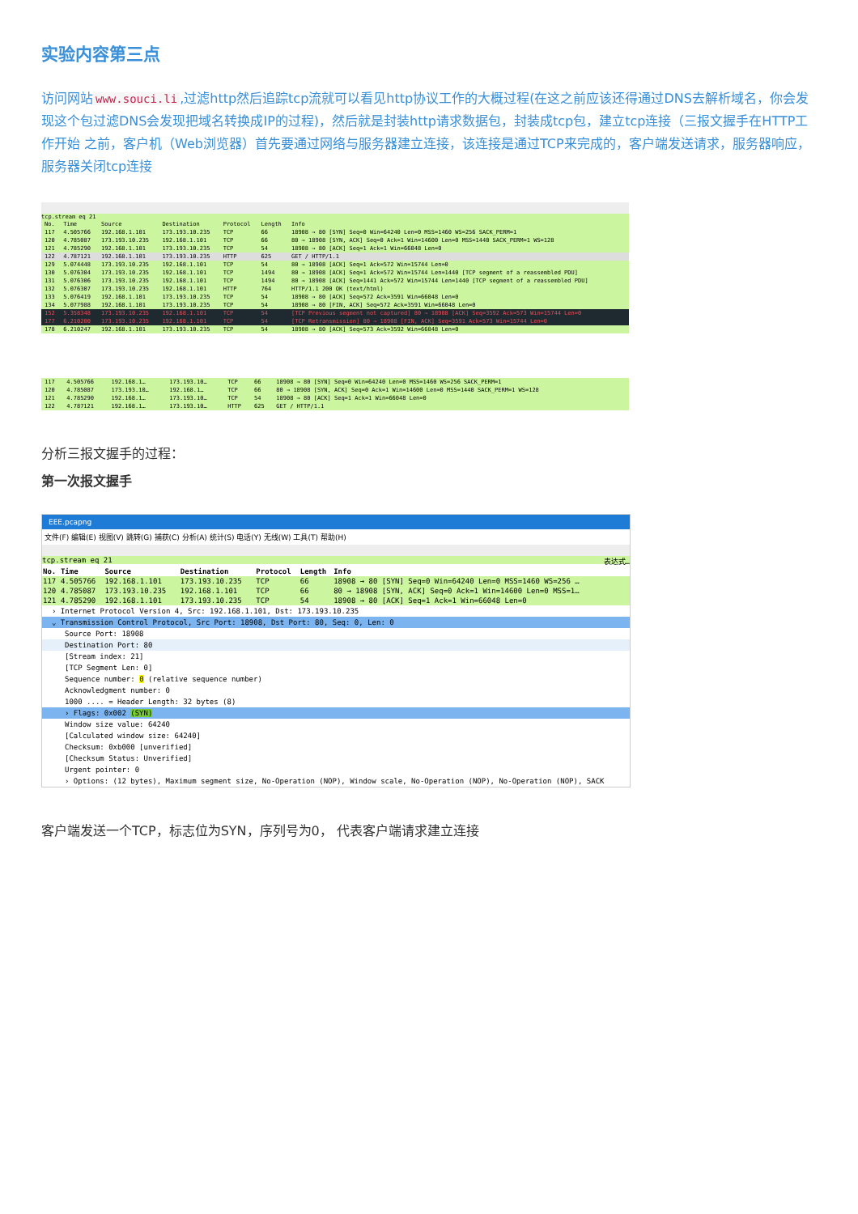实验内容第三点
访问网站 www.souci.li,过滤http然后追踪tcp流就可以看见http协议工作的大概过程(在这之前应该还得通过DNS去解析域名，你会发现这个包过滤DNS会发现把域名转换成IP的过程)，然后就是封装http请求数据包，封装成tcp包，建立tcp连接（三报文握手在HTTP工作开始 之前，客户机（Web浏览器）首先要通过网络与服务器建立连接，该连接是通过TCP来完成的，客户端发送请求，服务器响应，服务器关闭tcp连接
tcp.stream eq 21
| No. | Time | Source | Destination | Protocol | Length | Info |
| --- | --- | --- | --- | --- | --- | --- |
| 117 | 4.505766 | 192.168.1.101 | 173.193.10.235 | TCP | 66 | 18908 → 80 [SYN] Seq=0 Win=64240 Len=0 MSS=1460 WS=256 SACK_PERM=1 |
| 120 | 4.785087 | 173.193.10.235 | 192.168.1.101 | TCP | 66 | 80 → 18908 [SYN, ACK] Seq=0 Ack=1 Win=14600 Len=0 MSS=1440 SACK_PERM=1 WS=128 |
| 121 | 4.785290 | 192.168.1.101 | 173.193.10.235 | TCP | 54 | 18908 → 80 [ACK] Seq=1 Ack=1 Win=66048 Len=0 |
| 122 | 4.787121 | 192.168.1.101 | 173.193.10.235 | HTTP | 625 | GET / HTTP/1.1 |
| 129 | 5.074448 | 173.193.10.235 | 192.168.1.101 | TCP | 54 | 80 → 18908 [ACK] Seq=1 Ack=572 Win=15744 Len=0 |
| 130 | 5.076304 | 173.193.10.235 | 192.168.1.101 | TCP | 1494 | 80 → 18908 [ACK] Seq=1 Ack=572 Win=15744 Len=1440 [TCP segment of a reassembled PDU] |
| 131 | 5.076306 | 173.193.10.235 | 192.168.1.101 | TCP | 1494 | 80 → 18908 [ACK] Seq=1441 Ack=572 Win=15744 Len=1440 [TCP segment of a reassembled PDU] |
| 132 | 5.076307 | 173.193.10.235 | 192.168.1.101 | HTTP | 764 | HTTP/1.1 200 OK (text/html) |
| 133 | 5.076419 | 192.168.1.101 | 173.193.10.235 | TCP | 54 | 18908 → 80 [ACK] Seq=572 Ack=3591 Win=66048 Len=0 |
| 134 | 5.077988 | 192.168.1.101 | 173.193.10.235 | TCP | 54 | 18908 → 80 [FIN, ACK] Seq=572 Ack=3591 Win=66048 Len=0 |
| 152 | 5.358348 | 173.193.10.235 | 192.168.1.101 | TCP | 54 | [TCP Previous segment not captured] 80 → 18908 [ACK] Seq=3592 Ack=573 Win=15744 Len=0 |
| 177 | 6.210200 | 173.193.10.235 | 192.168.1.101 | TCP | 54 | [TCP Retransmission] 80 → 18908 [FIN, ACK] Seq=3591 Ack=573 Win=15744 Len=0 |
| 178 | 6.210247 | 192.168.1.101 | 173.193.10.235 | TCP | 54 | 18908 → 80 [ACK] Seq=573 Ack=3592 Win=66048 Len=0 |
| 117 | 4.505766 | 192.168.1… | 173.193.10… | TCP | 66 | 18908 → 80 [SYN] Seq=0 Win=64240 Len=0 MSS=1460 WS=256 SACK_PERM=1 |
| 120 | 4.785087 | 173.193.10… | 192.168.1… | TCP | 66 | 80 → 18908 [SYN, ACK] Seq=0 Ack=1 Win=14600 Len=0 MSS=1440 SACK_PERM=1 WS=128 |
| 121 | 4.785290 | 192.168.1… | 173.193.10… | TCP | 54 | 18908 → 80 [ACK] Seq=1 Ack=1 Win=66048 Len=0 |
| 122 | 4.787121 | 192.168.1… | 173.193.10… | HTTP | 625 | GET / HTTP/1.1 |
分析三报文握手的过程：
第一次报文握手
EEE.pcapng
文件(F) 编辑(E) 视图(V) 跳转(G) 捕获(C) 分析(A) 统计(S) 电话(Y) 无线(W) 工具(T) 帮助(H)
tcp.stream eq 21 表达式…
| No. | Time | Source | Destination | Protocol | Length | Info |
| --- | --- | --- | --- | --- | --- | --- |
| 117 | 4.505766 | 192.168.1.101 | 173.193.10.235 | TCP | 66 | 18908 → 80 [SYN] Seq=0 Win=64240 Len=0 MSS=1460 WS=256 … |
| 120 | 4.785087 | 173.193.10.235 | 192.168.1.101 | TCP | 66 | 80 → 18908 [SYN, ACK] Seq=0 Ack=1 Win=14600 Len=0 MSS=1… |
| 121 | 4.785290 | 192.168.1.101 | 173.193.10.235 | TCP | 54 | 18908 → 80 [ACK] Seq=1 Ack=1 Win=66048 Len=0 |
› Internet Protocol Version 4, Src: 192.168.1.101, Dst: 173.193.10.235
⌄ Transmission Control Protocol, Src Port: 18908, Dst Port: 80, Seq: 0, Len: 0
Source Port: 18908
Destination Port: 80
[Stream index: 21]
[TCP Segment Len: 0]
Sequence number: 0 (relative sequence number)
Acknowledgment number: 0
1000 .... = Header Length: 32 bytes (8)
› Flags: 0x002 (SYN)
Window size value: 64240
[Calculated window size: 64240]
Checksum: 0xb000 [unverified]
[Checksum Status: Unverified]
Urgent pointer: 0
› Options: (12 bytes), Maximum segment size, No-Operation (NOP), Window scale, No-Operation (NOP), No-Operation (NOP), SACK
客户端发送一个TCP，标志位为SYN，序列号为0， 代表客户端请求建立连接